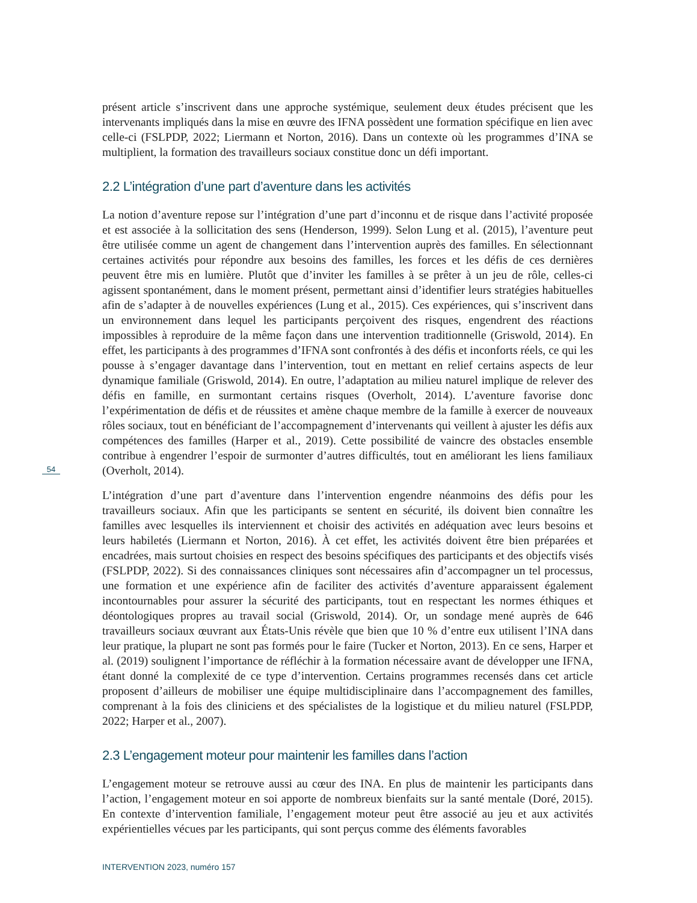présent article s’inscrivent dans une approche systémique, seulement deux études précisent que les intervenants impliqués dans la mise en œuvre des IFNA possèdent une formation spécifique en lien avec celle-ci (FSLPDP, 2022; Liermann et Norton, 2016). Dans un contexte où les programmes d’INA se multiplient, la formation des travailleurs sociaux constitue donc un défi important.
2.2 L’intégration d’une part d’aventure dans les activités
La notion d’aventure repose sur l’intégration d’une part d’inconnu et de risque dans l’activité proposée et est associée à la sollicitation des sens (Henderson, 1999). Selon Lung et al. (2015), l’aventure peut être utilisée comme un agent de changement dans l’intervention auprès des familles. En sélectionnant certaines activités pour répondre aux besoins des familles, les forces et les défis de ces dernières peuvent être mis en lumière. Plutôt que d’inviter les familles à se prêter à un jeu de rôle, celles-ci agissent spontanément, dans le moment présent, permettant ainsi d’identifier leurs stratégies habituelles afin de s’adapter à de nouvelles expériences (Lung et al., 2015). Ces expériences, qui s’inscrivent dans un environnement dans lequel les participants perçoivent des risques, engendrent des réactions impossibles à reproduire de la même façon dans une intervention traditionnelle (Griswold, 2014). En effet, les participants à des programmes d’IFNA sont confrontés à des défis et inconforts réels, ce qui les pousse à s’engager davantage dans l’intervention, tout en mettant en relief certains aspects de leur dynamique familiale (Griswold, 2014). En outre, l’adaptation au milieu naturel implique de relever des défis en famille, en surmontant certains risques (Overholt, 2014). L’aventure favorise donc l’expérimentation de défis et de réussites et amène chaque membre de la famille à exercer de nouveaux rôles sociaux, tout en bénéficiant de l’accompagnement d’intervenants qui veillent à ajuster les défis aux compétences des familles (Harper et al., 2019). Cette possibilité de vaincre des obstacles ensemble contribue à engendrer l’espoir de surmonter d’autres difficultés, tout en améliorant les liens familiaux (Overholt, 2014).
L’intégration d’une part d’aventure dans l’intervention engendre néanmoins des défis pour les travailleurs sociaux. Afin que les participants se sentent en sécurité, ils doivent bien connaître les familles avec lesquelles ils interviennent et choisir des activités en adéquation avec leurs besoins et leurs habiletés (Liermann et Norton, 2016). À cet effet, les activités doivent être bien préparées et encadrées, mais surtout choisies en respect des besoins spécifiques des participants et des objectifs visés (FSLPDP, 2022). Si des connaissances cliniques sont nécessaires afin d’accompagner un tel processus, une formation et une expérience afin de faciliter des activités d’aventure apparaissent également incontournables pour assurer la sécurité des participants, tout en respectant les normes éthiques et déontologiques propres au travail social (Griswold, 2014). Or, un sondage mené auprès de 646 travailleurs sociaux œuvrant aux États-Unis révèle que bien que 10 % d’entre eux utilisent l’INA dans leur pratique, la plupart ne sont pas formés pour le faire (Tucker et Norton, 2013). En ce sens, Harper et al. (2019) soulignent l’importance de réfléchir à la formation nécessaire avant de développer une IFNA, étant donné la complexité de ce type d’intervention. Certains programmes recensés dans cet article proposent d’ailleurs de mobiliser une équipe multidisciplinaire dans l’accompagnement des familles, comprenant à la fois des cliniciens et des spécialistes de la logistique et du milieu naturel (FSLPDP, 2022; Harper et al., 2007).
2.3 L’engagement moteur pour maintenir les familles dans l’action
L’engagement moteur se retrouve aussi au cœur des INA. En plus de maintenir les participants dans l’action, l’engagement moteur en soi apporte de nombreux bienfaits sur la santé mentale (Doré, 2015). En contexte d’intervention familiale, l’engagement moteur peut être associé au jeu et aux activités expérientielles vécues par les participants, qui sont perçus comme des éléments favorables
54
INTERVENTION 2023, numéro 157